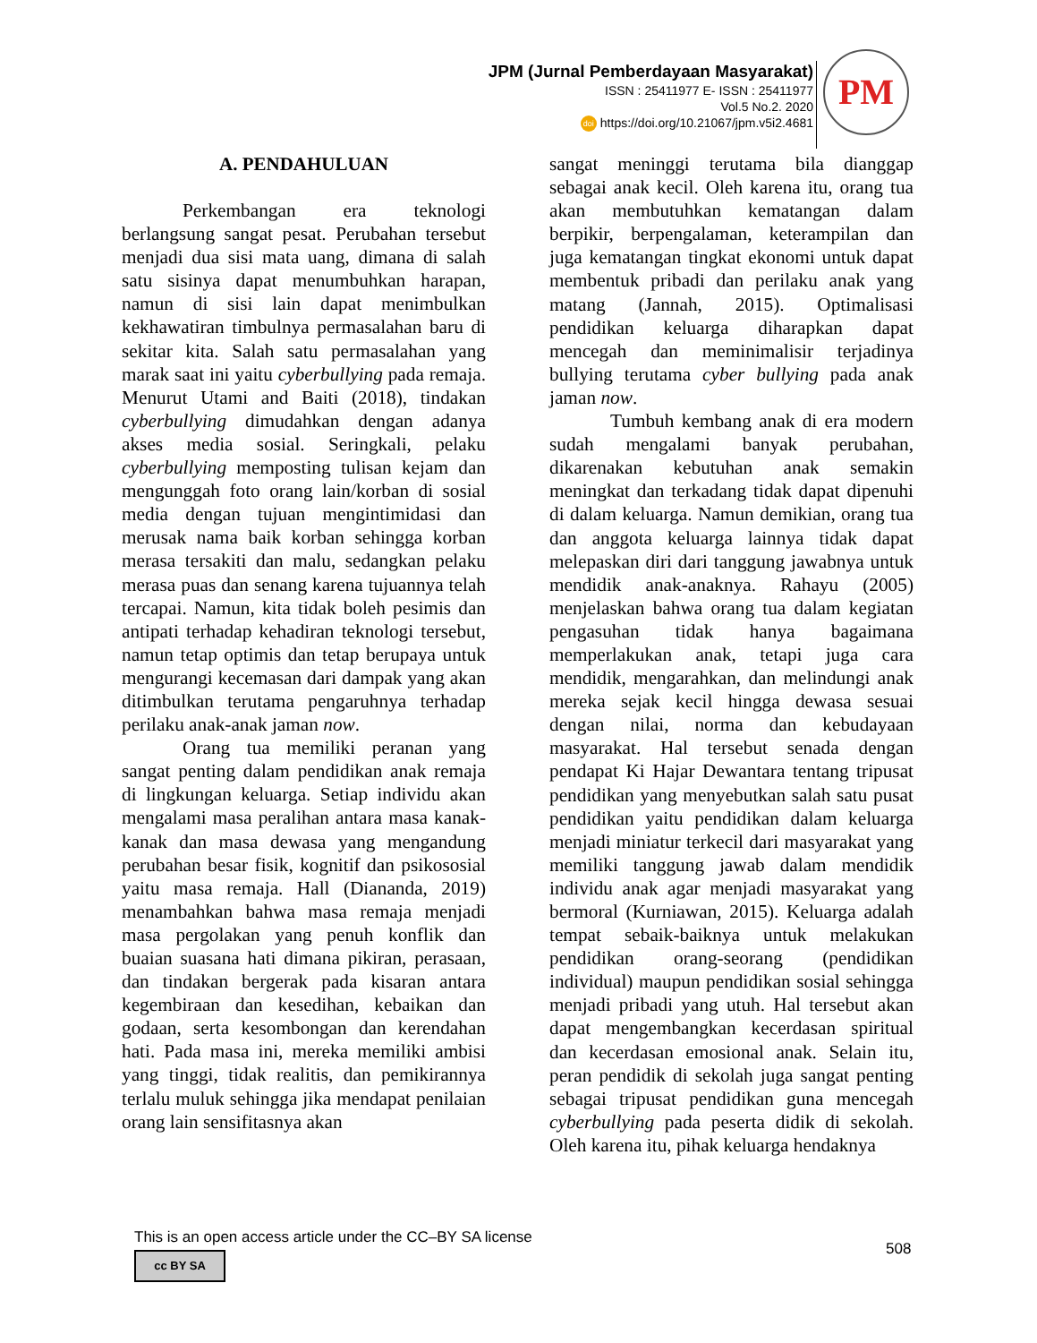JPM (Jurnal Pemberdayaan Masyarakat)
ISSN : 25411977 E- ISSN : 25411977
Vol.5 No.2. 2020
doi https://doi.org/10.21067/jpm.v5i2.4681
PM
A. PENDAHULUAN
Perkembangan era teknologi berlangsung sangat pesat. Perubahan tersebut menjadi dua sisi mata uang, dimana di salah satu sisinya dapat menumbuhkan harapan, namun di sisi lain dapat menimbulkan kekhawatiran timbulnya permasalahan baru di sekitar kita. Salah satu permasalahan yang marak saat ini yaitu cyberbullying pada remaja. Menurut Utami and Baiti (2018), tindakan cyberbullying dimudahkan dengan adanya akses media sosial. Seringkali, pelaku cyberbullying memposting tulisan kejam dan mengunggah foto orang lain/korban di sosial media dengan tujuan mengintimidasi dan merusak nama baik korban sehingga korban merasa tersakiti dan malu, sedangkan pelaku merasa puas dan senang karena tujuannya telah tercapai. Namun, kita tidak boleh pesimis dan antipati terhadap kehadiran teknologi tersebut, namun tetap optimis dan tetap berupaya untuk mengurangi kecemasan dari dampak yang akan ditimbulkan terutama pengaruhnya terhadap perilaku anak-anak jaman now.
Orang tua memiliki peranan yang sangat penting dalam pendidikan anak remaja di lingkungan keluarga. Setiap individu akan mengalami masa peralihan antara masa kanak-kanak dan masa dewasa yang mengandung perubahan besar fisik, kognitif dan psikososial yaitu masa remaja. Hall (Diananda, 2019) menambahkan bahwa masa remaja menjadi masa pergolakan yang penuh konflik dan buaian suasana hati dimana pikiran, perasaan, dan tindakan bergerak pada kisaran antara kegembiraan dan kesedihan, kebaikan dan godaan, serta kesombongan dan kerendahan hati. Pada masa ini, mereka memiliki ambisi yang tinggi, tidak realitis, dan pemikirannya terlalu muluk sehingga jika mendapat penilaian orang lain sensifitasnya akan
sangat meninggi terutama bila dianggap sebagai anak kecil. Oleh karena itu, orang tua akan membutuhkan kematangan dalam berpikir, berpengalaman, keterampilan dan juga kematangan tingkat ekonomi untuk dapat membentuk pribadi dan perilaku anak yang matang (Jannah, 2015). Optimalisasi pendidikan keluarga diharapkan dapat mencegah dan meminimalisir terjadinya bullying terutama cyber bullying pada anak jaman now.
Tumbuh kembang anak di era modern sudah mengalami banyak perubahan, dikarenakan kebutuhan anak semakin meningkat dan terkadang tidak dapat dipenuhi di dalam keluarga. Namun demikian, orang tua dan anggota keluarga lainnya tidak dapat melepaskan diri dari tanggung jawabnya untuk mendidik anak-anaknya. Rahayu (2005) menjelaskan bahwa orang tua dalam kegiatan pengasuhan tidak hanya bagaimana memperlakukan anak, tetapi juga cara mendidik, mengarahkan, dan melindungi anak mereka sejak kecil hingga dewasa sesuai dengan nilai, norma dan kebudayaan masyarakat. Hal tersebut senada dengan pendapat Ki Hajar Dewantara tentang tripusat pendidikan yang menyebutkan salah satu pusat pendidikan yaitu pendidikan dalam keluarga menjadi miniatur terkecil dari masyarakat yang memiliki tanggung jawab dalam mendidik individu anak agar menjadi masyarakat yang bermoral (Kurniawan, 2015). Keluarga adalah tempat sebaik-baiknya untuk melakukan pendidikan orang-seorang (pendidikan individual) maupun pendidikan sosial sehingga menjadi pribadi yang utuh. Hal tersebut akan dapat mengembangkan kecerdasan spiritual dan kecerdasan emosional anak. Selain itu, peran pendidik di sekolah juga sangat penting sebagai tripusat pendidikan guna mencegah cyberbullying pada peserta didik di sekolah. Oleh karena itu, pihak keluarga hendaknya
This is an open access article under the CC–BY SA license
cc BY SA
508